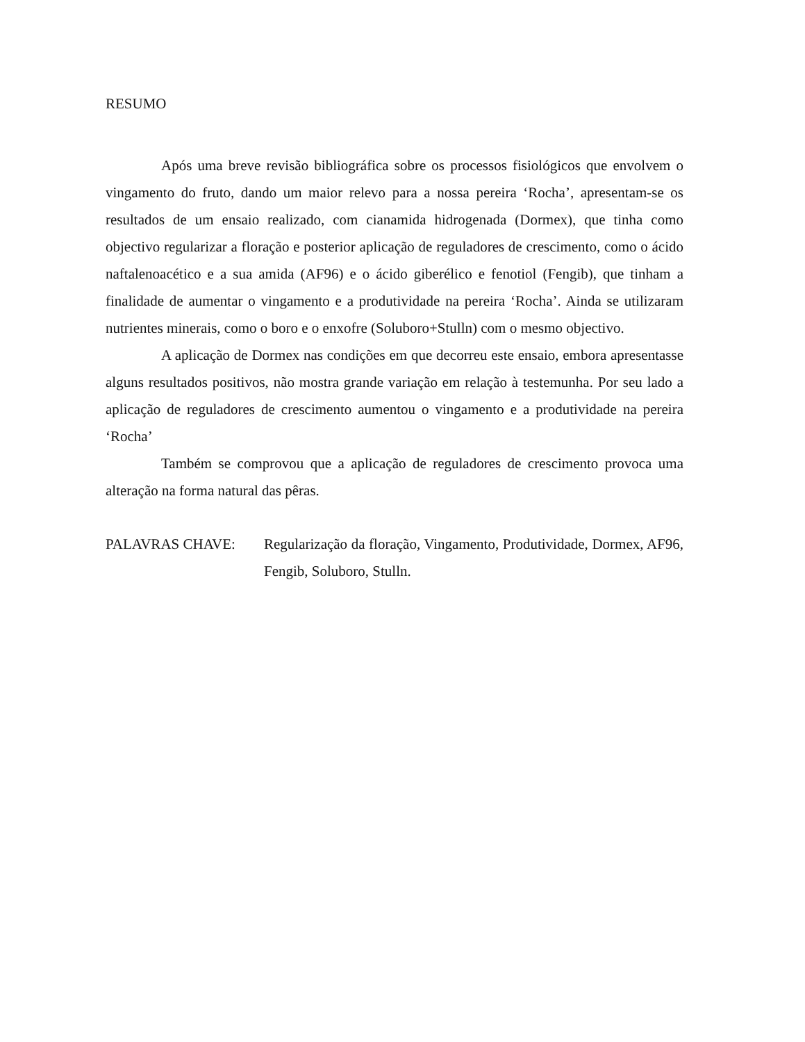RESUMO
Após uma breve revisão bibliográfica sobre os processos fisiológicos que envolvem o vingamento do fruto, dando um maior relevo para a nossa pereira ‘Rocha’, apresentam-se os resultados de um ensaio realizado, com cianamida hidrogenada (Dormex), que tinha como objectivo regularizar a floração e posterior aplicação de reguladores de crescimento, como o ácido naftalenoacético e a sua amida (AF96) e o ácido giberélico e fenotiol (Fengib), que tinham a finalidade de aumentar o vingamento e a produtividade na pereira ‘Rocha’. Ainda se utilizaram nutrientes minerais, como o boro e o enxofre (Soluboro+Stulln) com o mesmo objectivo.
A aplicação de Dormex nas condições em que decorreu este ensaio, embora apresentasse alguns resultados positivos, não mostra grande variação em relação à testemunha. Por seu lado a aplicação de reguladores de crescimento aumentou o vingamento e a produtividade na pereira ‘Rocha’
Também se comprovou que a aplicação de reguladores de crescimento provoca uma alteração na forma natural das pêras.
PALAVRAS CHAVE: Regularização da floração, Vingamento, Produtividade, Dormex, AF96, Fengib, Soluboro, Stulln.